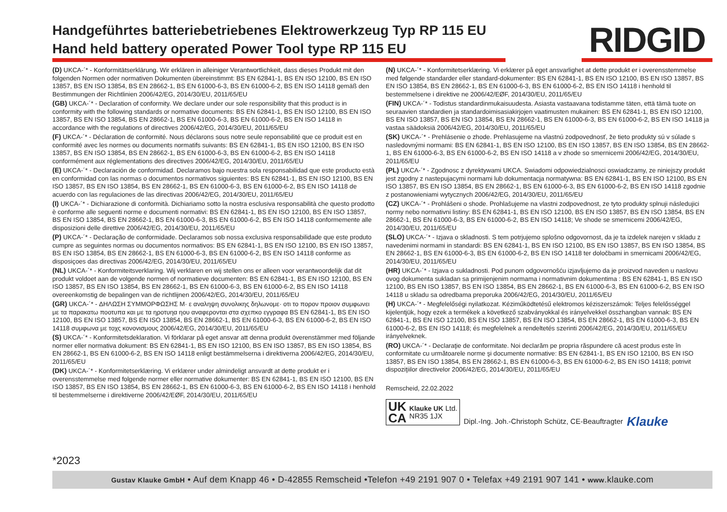Handgeführtes batteriebetriebenes Elektrowerkzeug Typ RP 115 EU
Hand held battery operated Power Tool type RP 115 EU
RIDGID
(D) UKCA-´* - Konformitätserklärung. Wir erklären in alleiniger Verantwortlichkeit, dass dieses Produkt mit den folgenden Normen oder normativen Dokumenten übereinstimmt: BS EN 62841-1, BS EN ISO 12100, BS EN ISO 13857, BS EN ISO 13854, BS EN 28662-1, BS EN 61000-6-3, BS EN 61000-6-2, BS EN ISO 14118 gemäß den Bestimmungen der Richtlinien 2006/42/EG, 2014/30/EU, 2011/65/EU
(GB) UKCA-´* - Declaration of conformity. We declare under our sole responsibility that this product is in conformity with the following standards or normative documents: BS EN 62841-1, BS EN ISO 12100, BS EN ISO 13857, BS EN ISO 13854, BS EN 28662-1, BS EN 61000-6-3, BS EN 61000-6-2, BS EN ISO 14118 in accordance with the regulations of directives 2006/42/EG, 2014/30/EU, 2011/65/EU
(F) UKCA-´* - Déclaration de conformité. Nous déclarons sous notre seule reponsabilité que ce produit est en conformité avec les normes ou documents normatifs suivants: BS EN 62841-1, BS EN ISO 12100, BS EN ISO 13857, BS EN ISO 13854, BS EN 28662-1, BS EN 61000-6-3, BS EN 61000-6-2, BS EN ISO 14118 conformément aux réglementations des directives 2006/42/EG, 2014/30/EU, 2011/65/EU
(E) UKCA-´* - Declaración de conformidad. Declaramos bajo nuestra sola responsabilidad que este producto està en conformidad con las normas o documentos normativos siguientes: BS EN 62841-1, BS EN ISO 12100, BS EN ISO 13857, BS EN ISO 13854, BS EN 28662-1, BS EN 61000-6-3, BS EN 61000-6-2, BS EN ISO 14118 de acuerdo con las regulaciones de las directivas 2006/42/EG, 2014/30/EU, 2011/65/EU
(I) UKCA-´* - Dichiarazione di conformità. Dichiariamo sotto la nostra esclusiva responsabilità che questo prodotto è conforme alle seguenti norme e documenti normativi: BS EN 62841-1, BS EN ISO 12100, BS EN ISO 13857, BS EN ISO 13854, BS EN 28662-1, BS EN 61000-6-3, BS EN 61000-6-2, BS EN ISO 14118 conformemente alle disposizioni delle direttive 2006/42/EG, 2014/30/EU, 2011/65/EU
(P) UKCA-´* - Declaração de conformidade. Declaramos sob nossa exclusiva responsabilidade que este produto cumpre as seguintes normas ou documentos normativos: BS EN 62841-1, BS EN ISO 12100, BS EN ISO 13857, BS EN ISO 13854, BS EN 28662-1, BS EN 61000-6-3, BS EN 61000-6-2, BS EN ISO 14118 conforme as disposiçoes das directivas 2006/42/EG, 2014/30/EU, 2011/65/EU
(NL) UKCA-´* - Konformiteitsverklaring. Wij verklaren en wij stellen ons er alleen voor verantwoordelijk dat dit produkt voldoet aan de volgende normen of normatieve documenten: BS EN 62841-1, BS EN ISO 12100, BS EN ISO 13857, BS EN ISO 13854, BS EN 28662-1, BS EN 61000-6-3, BS EN 61000-6-2, BS EN ISO 14118 overeenkomstig de bepalingen van de richtlijnen 2006/42/EG, 2014/30/EU, 2011/65/EU
(GR) UKCA-´* - ΔΗΛΩΣΗ ΣΥΜΜΟΡΦΩΣΗΣ M· ε αναληψη συνολικης δηλωνομε· οτι το πορον προιον συμφωνει με τα παρακατω ποοτυπα και με τα ηροτυηα ηου αναφερονται στα σχεπκο εγγραφα BS EN 62841-1, BS EN ISO 12100, BS EN ISO 13857, BS EN ISO 13854, BS EN 28662-1, BS EN 61000-6-3, BS EN 61000-6-2, BS EN ISO 14118 συμφωνα με τοχς κονοvισμους 2006/42/EG, 2014/30/EU, 2011/65/EU
(S) UKCA-´* - Konformitetsdeklaration. Vi förklarar på eget ansvar att denna produkt överenstämmer med följande normer eller normativa dokument: BS EN 62841-1, BS EN ISO 12100, BS EN ISO 13857, BS EN ISO 13854, BS EN 28662-1, BS EN 61000-6-2, BS EN ISO 14118 enligt bestämmelserna i direktiverna 2006/42/EG, 2014/30/EU, 2011/65/EU
(DK) UKCA-´* - Konformitetserklæring. Vi erklærer under almindeligt ansvardt at dette produkt er i overensstemmelse med folgende normer eller normative dokumenter: BS EN 62841-1, BS EN ISO 12100, BS EN ISO 13857, BS EN ISO 13854, BS EN 28662-1, BS EN 61000-6-3, BS EN 61000-6-2, BS EN ISO 14118 i henhold til bestemmelserne i direktiverne 2006/42/EØF, 2014/30/EU, 2011/65/EU
(N) UKCA-´* - Konformitetserklæring. Vi erklærer på eget ansvarlighet at dette produkt er i overensstemmelse med følgende standarder eller standard-dokumenter: BS EN 62841-1, BS EN ISO 12100, BS EN ISO 13857, BS EN ISO 13854, BS EN 28662-1, BS EN 61000-6-3, BS EN 61000-6-2, BS EN ISO 14118 i henhold til bestemmelsene i direktive ne 2006/42/EØF, 2014/30/EU, 2011/65/EU
(FIN) UKCA-´* - Todistus standardinmukaisuudesta. Asiasta vastaavana todistamme täten, että tämä tuote on seuraavien standardien ja standardoimisasiakirjojen vaatimusten mukainen: BS EN 62841-1, BS EN ISO 12100, BS EN ISO 13857, BS EN ISO 13854, BS EN 28662-1, BS EN 61000-6-3, BS EN 61000-6-2, BS EN ISO 14118 ja vastaa säädoksiä 2006/42/EG, 2014/30/EU, 2011/65/EU
(SK) UKCA-´* - Prehlásenie o zhode. Prehlasujeme na vlastnú zodpovednosť, že tieto produkty sú v súlade s nasledovnými normami: BS EN 62841-1, BS EN ISO 12100, BS EN ISO 13857, BS EN ISO 13854, BS EN 28662-1, BS EN 61000-6-3, BS EN 61000-6-2, BS EN ISO 14118 a v zhode so smernicemi 2006/42/EG, 2014/30/EU, 2011/65/EU
(PL) UKCA-´* - Zgodnosc z dyrektywami UKCA. Swiadomi odpowiedzialnosci oswiadczamy, ze niniejszy produkt jest zgodny z nastepujacymi normami lub dokumentacja normatywna: BS EN 62841-1, BS EN ISO 12100, BS EN ISO 13857, BS EN ISO 13854, BS EN 28662-1, BS EN 61000-6-3, BS EN 61000-6-2, BS EN ISO 14118 zgodnie z postanowieniami wytycznych 2006/42/EG, 2014/30/EU, 2011/65/EU
(CZ) UKCA-´* - Prohlášeni o shode. Prohlašujeme na vlastni zodpovednost, ze tyto produkty splnuji následujici normy nebo normativni listiny: BS EN 62841-1, BS EN ISO 12100, BS EN ISO 13857, BS EN ISO 13854, BS EN 28662-1, BS EN 61000-6-3, BS EN 61000-6-2, BS EN ISO 14118; Ve shode se smernicemi 2006/42/EG, 2014/30/EU, 2011/65/EU
(SLO) UKCA-´* - Izjava o skladnosti. S tem potrjujemo splošno odgovornost, da je ta izdelek narejen v skladu z navedenimi normami in standardi: BS EN 62841-1, BS EN ISO 12100, BS EN ISO 13857, BS EN ISO 13854, BS EN 28662-1, BS EN 61000-6-3, BS EN 61000-6-2, BS EN ISO 14118 ter določbami in smernicami 2006/42/EG, 2014/30/EU, 2011/65/EU
(HR) UKCA-´* - Izjava o sukladnosti. Pod punom odgovornošću izjavljujemo da je proizvod naveden u naslovu ovog dokumenta sukladan sa primijenjenim normama i normativnim dokumentima : BS EN 62841-1, BS EN ISO 12100, BS EN ISO 13857, BS EN ISO 13854, BS EN 28662-1, BS EN 61000-6-3, BS EN 61000-6-2, BS EN ISO 14118 u skladu sa odredbama preporuka 2006/42/EG, 2014/30/EU, 2011/65/EU
(H) UKCA-´* - Megfelelőségi nyilatkozat. Kéziműködtetésű elektromos kéziszerszámok: Teljes felelősséggel kijelentjük, hogy ezek a termékek a következő szabványokkal és irányelvekkel összhangban vannak: BS EN 62841-1, BS EN ISO 12100, BS EN ISO 13857, BS EN ISO 13854, BS EN 28662-1, BS EN 61000-6-3, BS EN 61000-6-2, BS EN ISO 14118; és megfelelnek a rendeltetés szerinti 2006/42/EG, 2014/30/EU, 2011/65/EU irányelveknek.
(RO) UKCA-´* - Declaraţie de conformitate. Noi declarăm pe propria răspundere că acest produs este în conformitate cu următoarele norme şi documente normative: BS EN 62841-1, BS EN ISO 12100, BS EN ISO 13857, BS EN ISO 13854, BS EN 28662-1, BS EN 61000-6-3, BS EN 61000-6-2, BS EN ISO 14118; potrivit dispoziţiilor directivelor 2006/42/EG, 2014/30/EU, 2011/65/EU
Remscheid, 22.02.2022
UK
CA
Klauke UK Ltd.
NR35 1JX
Dipl.-Ing. Joh.-Christoph Schütz, CE-Beauftragter
Klauke
*2023
Gustav Klauke GmbH • Auf dem Knapp 46 • D-42855 Remscheid •Telefon +49 2191 907 0 • Telefax +49 2191 907 141 • www.klauke.com